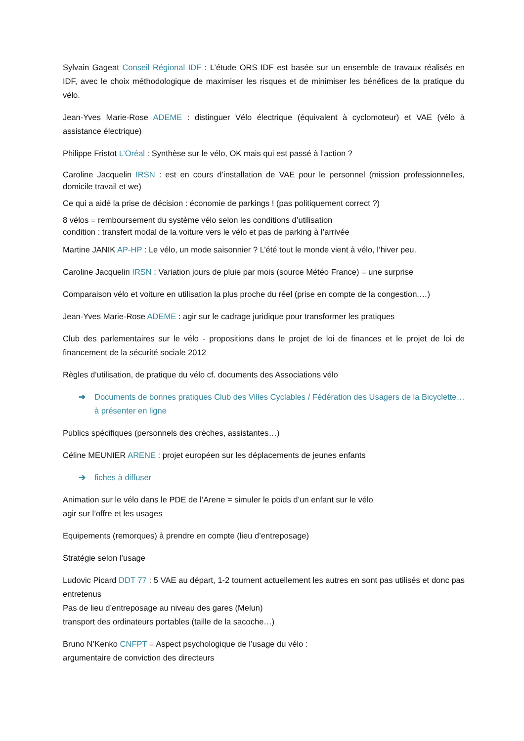Sylvain Gageat Conseil Régional IDF : L’étude ORS IDF est basée sur un ensemble de travaux réalisés en IDF, avec le choix méthodologique de maximiser les risques et de minimiser les bénéfices de la pratique du vélo.
Jean-Yves Marie-Rose ADEME : distinguer Vélo électrique (équivalent à cyclomoteur) et VAE (vélo à assistance électrique)
Philippe Fristot L’Oréal : Synthèse sur le vélo, OK mais qui est passé à l’action ?
Caroline Jacquelin IRSN : est en cours d’installation de VAE pour le personnel (mission professionnelles, domicile travail et we)
Ce qui a aidé la prise de décision : économie de parkings ! (pas politiquement correct ?)
8 vélos = remboursement du système vélo selon les conditions d’utilisation
condition : transfert modal de la voiture vers le vélo et pas de parking à l’arrivée
Martine JANIK AP-HP : Le vélo, un mode saisonnier ? L’été tout le monde vient à vélo, l’hiver peu.
Caroline Jacquelin IRSN : Variation jours de pluie par mois (source Météo France) = une surprise
Comparaison vélo et voiture en utilisation la plus proche du réel (prise en compte de la congestion,…)
Jean-Yves Marie-Rose ADEME : agir sur le cadrage juridique pour transformer les pratiques
Club des parlementaires sur le vélo - propositions dans le projet de loi de finances et le projet de loi de financement de la sécurité sociale 2012
Règles d’utilisation, de pratique du vélo cf. documents des Associations vélo
➔ Documents de bonnes pratiques Club des Villes Cyclables / Fédération des Usagers de la Bicyclette… à présenter en ligne
Publics spécifiques (personnels des crèches, assistantes…)
Céline MEUNIER ARENE : projet européen sur les déplacements de jeunes enfants
➔ fiches à diffuser
Animation sur le vélo dans le PDE de l’Arene = simuler le poids d’un enfant sur le vélo
agir sur l’offre et les usages
Equipements (remorques) à prendre en compte (lieu d’entreposage)
Stratégie selon l’usage
Ludovic Picard DDT 77 : 5 VAE au départ, 1-2 tournent actuellement les autres en sont pas utilisés et donc pas entretenus
Pas de lieu d’entreposage au niveau des gares (Melun)
transport des ordinateurs portables (taille de la sacoche…)
Bruno N’Kenko CNFPT = Aspect psychologique de l’usage du vélo :
argumentaire de conviction des directeurs